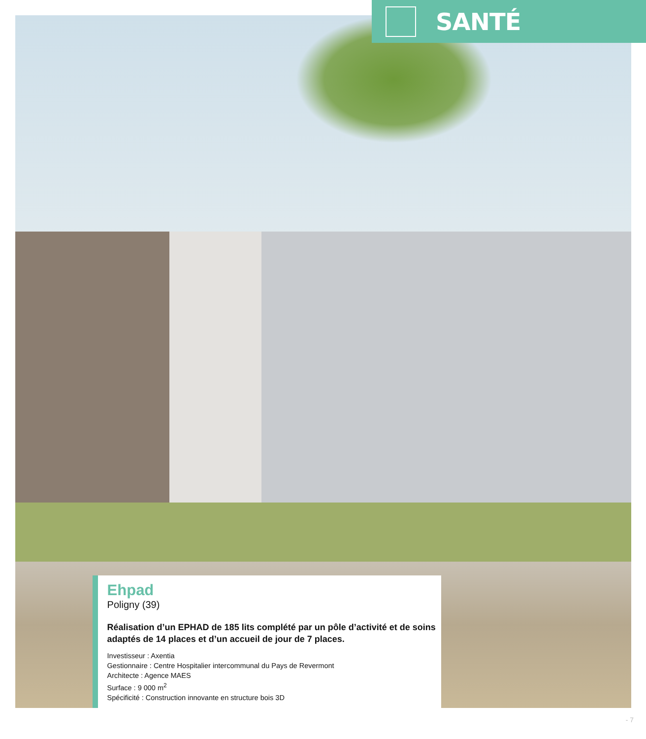SANTÉ
Ehpad
Poligny (39)
Réalisation d’un EPHAD de 185 lits complété par un pôle d’activité et de soins adaptés de 14 places et d’un accueil de jour de 7 places.
Investisseur : Axentia
Gestionnaire : Centre Hospitalier intercommunal du Pays de Revermont
Architecte : Agence MAES
Surface : 9 000 m<sup>2</sup>
Spécificité : Construction innovante en structure bois 3D
- 7